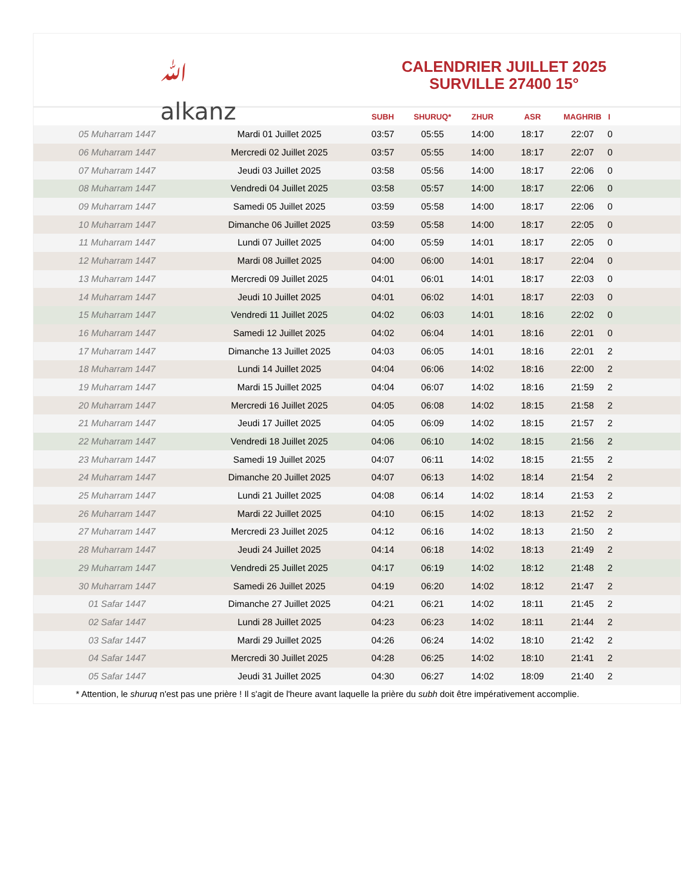ﷲ
alkanz
CALENDRIER JUILLET 2025
SURVILLE 27400 15°
| | | SUBH | SHURUQ* | ZHUR | ASR | MAGHRIB | I |
| --- | --- | --- | --- | --- | --- | --- | --- |
| 05 Muharram 1447 | Mardi 01 Juillet 2025 | 03:57 | 05:55 | 14:00 | 18:17 | 22:07 | 0 |
| 06 Muharram 1447 | Mercredi 02 Juillet 2025 | 03:57 | 05:55 | 14:00 | 18:17 | 22:07 | 0 |
| 07 Muharram 1447 | Jeudi 03 Juillet 2025 | 03:58 | 05:56 | 14:00 | 18:17 | 22:06 | 0 |
| 08 Muharram 1447 | Vendredi 04 Juillet 2025 | 03:58 | 05:57 | 14:00 | 18:17 | 22:06 | 0 |
| 09 Muharram 1447 | Samedi 05 Juillet 2025 | 03:59 | 05:58 | 14:00 | 18:17 | 22:06 | 0 |
| 10 Muharram 1447 | Dimanche 06 Juillet 2025 | 03:59 | 05:58 | 14:00 | 18:17 | 22:05 | 0 |
| 11 Muharram 1447 | Lundi 07 Juillet 2025 | 04:00 | 05:59 | 14:01 | 18:17 | 22:05 | 0 |
| 12 Muharram 1447 | Mardi 08 Juillet 2025 | 04:00 | 06:00 | 14:01 | 18:17 | 22:04 | 0 |
| 13 Muharram 1447 | Mercredi 09 Juillet 2025 | 04:01 | 06:01 | 14:01 | 18:17 | 22:03 | 0 |
| 14 Muharram 1447 | Jeudi 10 Juillet 2025 | 04:01 | 06:02 | 14:01 | 18:17 | 22:03 | 0 |
| 15 Muharram 1447 | Vendredi 11 Juillet 2025 | 04:02 | 06:03 | 14:01 | 18:16 | 22:02 | 0 |
| 16 Muharram 1447 | Samedi 12 Juillet 2025 | 04:02 | 06:04 | 14:01 | 18:16 | 22:01 | 0 |
| 17 Muharram 1447 | Dimanche 13 Juillet 2025 | 04:03 | 06:05 | 14:01 | 18:16 | 22:01 | 2 |
| 18 Muharram 1447 | Lundi 14 Juillet 2025 | 04:04 | 06:06 | 14:02 | 18:16 | 22:00 | 2 |
| 19 Muharram 1447 | Mardi 15 Juillet 2025 | 04:04 | 06:07 | 14:02 | 18:16 | 21:59 | 2 |
| 20 Muharram 1447 | Mercredi 16 Juillet 2025 | 04:05 | 06:08 | 14:02 | 18:15 | 21:58 | 2 |
| 21 Muharram 1447 | Jeudi 17 Juillet 2025 | 04:05 | 06:09 | 14:02 | 18:15 | 21:57 | 2 |
| 22 Muharram 1447 | Vendredi 18 Juillet 2025 | 04:06 | 06:10 | 14:02 | 18:15 | 21:56 | 2 |
| 23 Muharram 1447 | Samedi 19 Juillet 2025 | 04:07 | 06:11 | 14:02 | 18:15 | 21:55 | 2 |
| 24 Muharram 1447 | Dimanche 20 Juillet 2025 | 04:07 | 06:13 | 14:02 | 18:14 | 21:54 | 2 |
| 25 Muharram 1447 | Lundi 21 Juillet 2025 | 04:08 | 06:14 | 14:02 | 18:14 | 21:53 | 2 |
| 26 Muharram 1447 | Mardi 22 Juillet 2025 | 04:10 | 06:15 | 14:02 | 18:13 | 21:52 | 2 |
| 27 Muharram 1447 | Mercredi 23 Juillet 2025 | 04:12 | 06:16 | 14:02 | 18:13 | 21:50 | 2 |
| 28 Muharram 1447 | Jeudi 24 Juillet 2025 | 04:14 | 06:18 | 14:02 | 18:13 | 21:49 | 2 |
| 29 Muharram 1447 | Vendredi 25 Juillet 2025 | 04:17 | 06:19 | 14:02 | 18:12 | 21:48 | 2 |
| 30 Muharram 1447 | Samedi 26 Juillet 2025 | 04:19 | 06:20 | 14:02 | 18:12 | 21:47 | 2 |
| 01 Safar 1447 | Dimanche 27 Juillet 2025 | 04:21 | 06:21 | 14:02 | 18:11 | 21:45 | 2 |
| 02 Safar 1447 | Lundi 28 Juillet 2025 | 04:23 | 06:23 | 14:02 | 18:11 | 21:44 | 2 |
| 03 Safar 1447 | Mardi 29 Juillet 2025 | 04:26 | 06:24 | 14:02 | 18:10 | 21:42 | 2 |
| 04 Safar 1447 | Mercredi 30 Juillet 2025 | 04:28 | 06:25 | 14:02 | 18:10 | 21:41 | 2 |
| 05 Safar 1447 | Jeudi 31 Juillet 2025 | 04:30 | 06:27 | 14:02 | 18:09 | 21:40 | 2 |
* Attention, le shuruq n'est pas une prière ! Il s'agit de l'heure avant laquelle la prière du subh doit être impérativement accomplie.